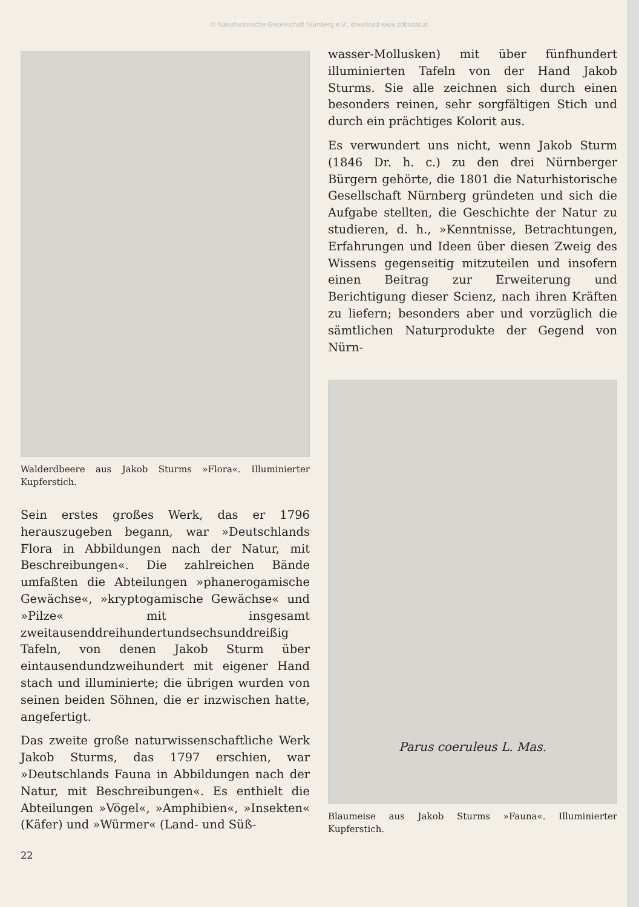© Naturhistorische Gesellschaft Nürnberg e.V.; download www.zobodat.at
Walderdbeere aus Jakob Sturms »Flora«. Illuminierter Kupferstich.
Sein erstes großes Werk, das er 1796 herauszugeben begann, war »Deutschlands Flora in Abbildungen nach der Natur, mit Beschreibungen«. Die zahlreichen Bände umfaßten die Abteilungen »phanerogamische Gewächse«, »kryptogamische Gewächse« und »Pilze« mit insgesamt zweitausenddreihundertundsechsunddreißig Tafeln, von denen Jakob Sturm über eintausendundzweihundert mit eigener Hand stach und illuminierte; die übrigen wurden von seinen beiden Söhnen, die er inzwischen hatte, angefertigt.
Das zweite große naturwissenschaftliche Werk Jakob Sturms, das 1797 erschien, war »Deutschlands Fauna in Abbildungen nach der Natur, mit Beschreibungen«. Es enthielt die Abteilungen »Vögel«, »Amphibien«, »Insekten« (Käfer) und »Würmer« (Land- und Süß-
wasser-Mollusken) mit über fünfhundert illuminierten Tafeln von der Hand Jakob Sturms. Sie alle zeichnen sich durch einen besonders reinen, sehr sorgfältigen Stich und durch ein prächtiges Kolorit aus.
Es verwundert uns nicht, wenn Jakob Sturm (1846 Dr. h. c.) zu den drei Nürnberger Bürgern gehörte, die 1801 die Naturhistorische Gesellschaft Nürnberg gründeten und sich die Aufgabe stellten, die Geschichte der Natur zu studieren, d. h., »Kenntnisse, Betrachtungen, Erfahrungen und Ideen über diesen Zweig des Wissens gegenseitig mitzuteilen und insofern einen Beitrag zur Erweiterung und Berichtigung dieser Scienz, nach ihren Kräften zu liefern; besonders aber und vorzüglich die sämtlichen Naturprodukte der Gegend von Nürn-
Parus coeruleus L. Mas.
Blaumeise aus Jakob Sturms »Fauna«. Illuminierter Kupferstich.
22